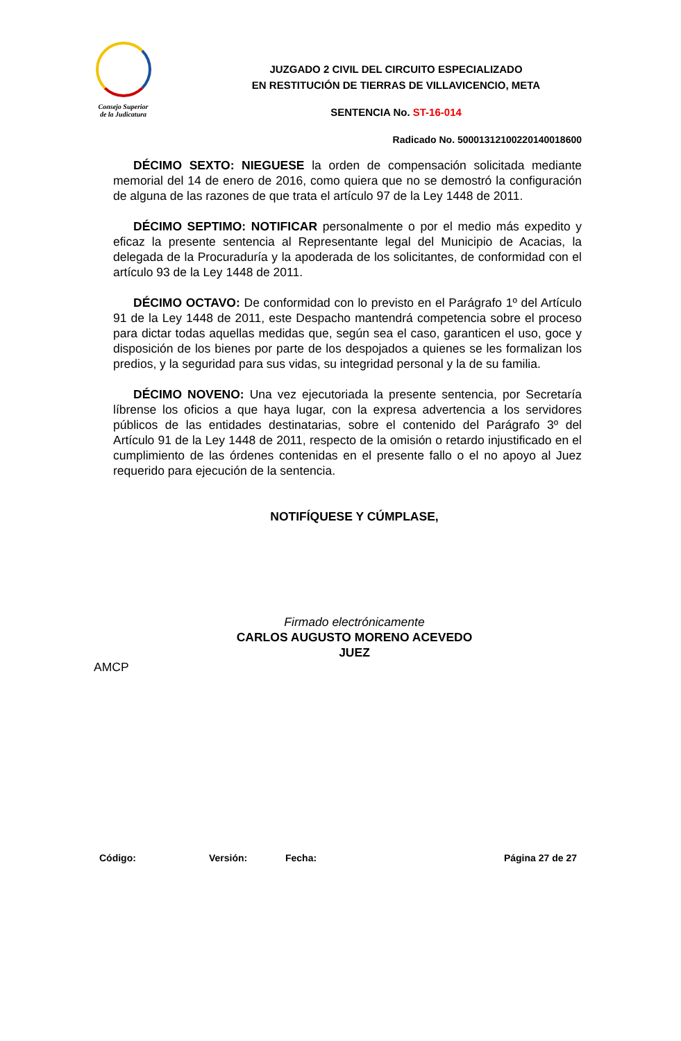Consejo Superior
de la Judicatura
JUZGADO 2 CIVIL DEL CIRCUITO ESPECIALIZADO
EN RESTITUCIÓN DE TIERRAS DE VILLAVICENCIO, META
SENTENCIA No. ST-16-014
Radicado No. 50001312100220140018600
DÉCIMO SEXTO: NIEGUESE la orden de compensación solicitada mediante memorial del 14 de enero de 2016, como quiera que no se demostró la configuración de alguna de las razones de que trata el artículo 97 de la Ley 1448 de 2011.
DÉCIMO SEPTIMO: NOTIFICAR personalmente o por el medio más expedito y eficaz la presente sentencia al Representante legal del Municipio de Acacias, la delegada de la Procuraduría y la apoderada de los solicitantes, de conformidad con el artículo 93 de la Ley 1448 de 2011.
DÉCIMO OCTAVO: De conformidad con lo previsto en el Parágrafo 1º del Artículo 91 de la Ley 1448 de 2011, este Despacho mantendrá competencia sobre el proceso para dictar todas aquellas medidas que, según sea el caso, garanticen el uso, goce y disposición de los bienes por parte de los despojados a quienes se les formalizan los predios, y la seguridad para sus vidas, su integridad personal y la de su familia.
DÉCIMO NOVENO: Una vez ejecutoriada la presente sentencia, por Secretaría líbrense los oficios a que haya lugar, con la expresa advertencia a los servidores públicos de las entidades destinatarias, sobre el contenido del Parágrafo 3º del Artículo 91 de la Ley 1448 de 2011, respecto de la omisión o retardo injustificado en el cumplimiento de las órdenes contenidas en el presente fallo o el no apoyo al Juez requerido para ejecución de la sentencia.
NOTIFÍQUESE Y CÚMPLASE,
Firmado electrónicamente
CARLOS AUGUSTO MORENO ACEVEDO
JUEZ
AMCP
Código: Versión: Fecha: Página 27 de 27